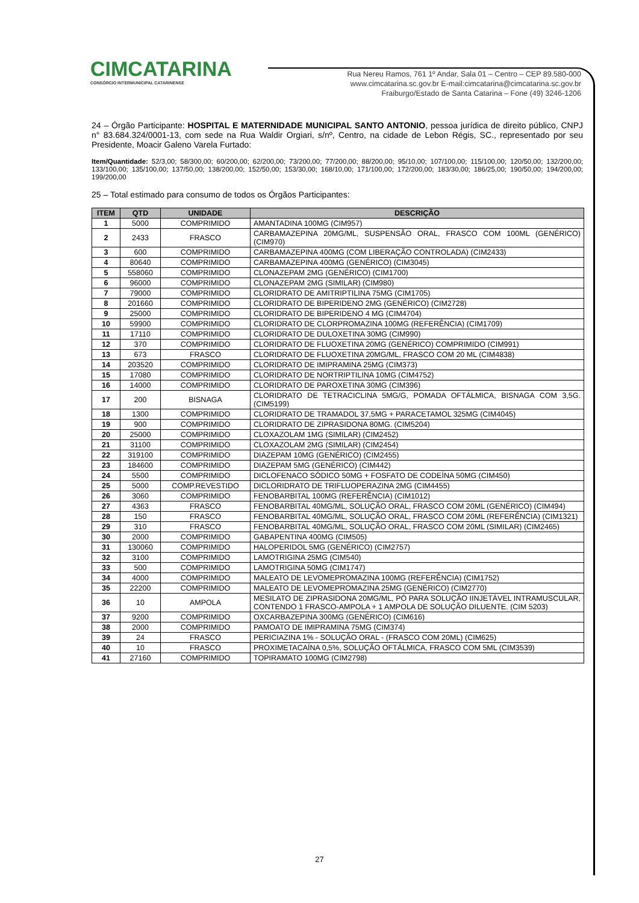CIMCATARINA
CONSÓRCIO INTERMUNICIPAL CATARINENSE
Rua Nereu Ramos, 761 1º Andar, Sala 01 – Centro – CEP 89.580-000
www.cimcatarina.sc.gov.br E-mail:cimcatarina@cimcatarina.sc.gov.br
Fraiburgo/Estado de Santa Catarina – Fone (49) 3246-1206
24 – Órgão Participante: HOSPITAL E MATERNIDADE MUNICIPAL SANTO ANTONIO, pessoa jurídica de direito público, CNPJ n° 83.684.324/0001-13, com sede na Rua Waldir Orgiari, s/nº, Centro, na cidade de Lebon Régis, SC., representado por seu Presidente, Moacir Galeno Varela Furtado:
Item/Quantidade: 52/3,00; 58/300,00; 60/200,00; 62/200,00; 73/200,00; 77/200,00; 88/200,00; 95/10,00; 107/100,00; 115/100,00; 120/50,00; 132/200,00; 133/100,00; 135/100,00; 137/50,00; 138/200,00; 152/50,00; 153/30,00; 168/10,00; 171/100,00; 172/200,00; 183/30,00; 186/25,00; 190/50,00; 194/200,00; 199/200,00
25 – Total estimado para consumo de todos os Órgãos Participantes:
| ITEM | QTD | UNIDADE | DESCRIÇÃO |
| --- | --- | --- | --- |
| 1 | 5000 | COMPRIMIDO | AMANTADINA 100MG (CIM957) |
| 2 | 2433 | FRASCO | CARBAMAZEPINA 20MG/ML, SUSPENSÃO ORAL, FRASCO COM 100ML (GENÉRICO) (CIM970) |
| 3 | 600 | COMPRIMIDO | CARBAMAZEPINA 400MG (COM LIBERAÇÃO CONTROLADA) (CIM2433) |
| 4 | 80640 | COMPRIMIDO | CARBAMAZEPINA 400MG (GENÉRICO) (CIM3045) |
| 5 | 558060 | COMPRIMIDO | CLONAZEPAM 2MG (GENÉRICO) (CIM1700) |
| 6 | 96000 | COMPRIMIDO | CLONAZEPAM 2MG (SIMILAR) (CIM980) |
| 7 | 79000 | COMPRIMIDO | CLORIDRATO DE AMITRIPTILINA 75MG (CIM1705) |
| 8 | 201660 | COMPRIMIDO | CLORIDRATO DE BIPERIDENO 2MG (GENÉRICO) (CIM2728) |
| 9 | 25000 | COMPRIMIDO | CLORIDRATO DE BIPERIDENO 4 MG (CIM4704) |
| 10 | 59900 | COMPRIMIDO | CLORIDRATO DE CLORPROMAZINA 100MG (REFERÊNCIA) (CIM1709) |
| 11 | 17110 | COMPRIMIDO | CLORIDRATO DE DULOXETINA 30MG (CIM990) |
| 12 | 370 | COMPRIMIDO | CLORIDRATO DE FLUOXETINA 20MG (GENÉRICO) COMPRIMIDO (CIM991) |
| 13 | 673 | FRASCO | CLORIDRATO DE FLUOXETINA 20MG/ML, FRASCO COM 20 ML (CIM4838) |
| 14 | 203520 | COMPRIMIDO | CLORIDRATO DE IMIPRAMINA 25MG (CIM373) |
| 15 | 17080 | COMPRIMIDO | CLORIDRATO DE NORTRIPTILINA 10MG (CIM4752) |
| 16 | 14000 | COMPRIMIDO | CLORIDRATO DE PAROXETINA 30MG (CIM396) |
| 17 | 200 | BISNAGA | CLORIDRATO DE TETRACICLINA 5MG/G, POMADA OFTÁLMICA, BISNAGA COM 3,5G. (CIM5199) |
| 18 | 1300 | COMPRIMIDO | CLORIDRATO DE TRAMADOL 37,5MG + PARACETAMOL 325MG (CIM4045) |
| 19 | 900 | COMPRIMIDO | CLORIDRATO DE ZIPRASIDONA 80MG. (CIM5204) |
| 20 | 25000 | COMPRIMIDO | CLOXAZOLAM 1MG (SIMILAR) (CIM2452) |
| 21 | 31100 | COMPRIMIDO | CLOXAZOLAM 2MG (SIMILAR) (CIM2454) |
| 22 | 319100 | COMPRIMIDO | DIAZEPAM 10MG (GENÉRICO) (CIM2455) |
| 23 | 184600 | COMPRIMIDO | DIAZEPAM 5MG (GENÉRICO) (CIM442) |
| 24 | 5500 | COMPRIMIDO | DICLOFENACO SÓDICO 50MG + FOSFATO DE CODEÍNA 50MG (CIM450) |
| 25 | 5000 | COMP.REVESTIDO | DICLORIDRATO DE TRIFLUOPERAZINA 2MG (CIM4455) |
| 26 | 3060 | COMPRIMIDO | FENOBARBITAL 100MG (REFERÊNCIA) (CIM1012) |
| 27 | 4363 | FRASCO | FENOBARBITAL 40MG/ML, SOLUÇÃO ORAL, FRASCO COM 20ML (GENÉRICO) (CIM494) |
| 28 | 150 | FRASCO | FENOBARBITAL 40MG/ML, SOLUÇÃO ORAL, FRASCO COM 20ML (REFERÊNCIA) (CIM1321) |
| 29 | 310 | FRASCO | FENOBARBITAL 40MG/ML, SOLUÇÃO ORAL, FRASCO COM 20ML (SIMILAR) (CIM2465) |
| 30 | 2000 | COMPRIMIDO | GABAPENTINA 400MG (CIM505) |
| 31 | 130060 | COMPRIMIDO | HALOPERIDOL 5MG (GENÉRICO) (CIM2757) |
| 32 | 3100 | COMPRIMIDO | LAMOTRIGINA 25MG (CIM540) |
| 33 | 500 | COMPRIMIDO | LAMOTRIGINA 50MG (CIM1747) |
| 34 | 4000 | COMPRIMIDO | MALEATO DE LEVOMEPROMAZINA 100MG (REFERÊNCIA) (CIM1752) |
| 35 | 22200 | COMPRIMIDO | MALEATO DE LEVOMEPROMAZINA 25MG (GENÉRICO) (CIM2770) |
| 36 | 10 | AMPOLA | MESILATO DE ZIPRASIDONA 20MG/ML, PÓ PARA SOLUÇÃO IINJETÁVEL INTRAMUSCULAR, CONTENDO 1 FRASCO-AMPOLA + 1 AMPOLA DE SOLUÇÃO DILUENTE. (CIM 5203) |
| 37 | 9200 | COMPRIMIDO | OXCARBAZEPINA 300MG (GENÉRICO) (CIM616) |
| 38 | 2000 | COMPRIMIDO | PAMOATO DE IMIPRAMINA 75MG (CIM374) |
| 39 | 24 | FRASCO | PERICIAZINA 1% - SOLUÇÃO ORAL - (FRASCO COM 20ML) (CIM625) |
| 40 | 10 | FRASCO | PROXIMETACAÍNA 0,5%, SOLUÇÃO OFTÁLMICA, FRASCO COM 5ML (CIM3539) |
| 41 | 27160 | COMPRIMIDO | TOPIRAMATO 100MG (CIM2798) |
27